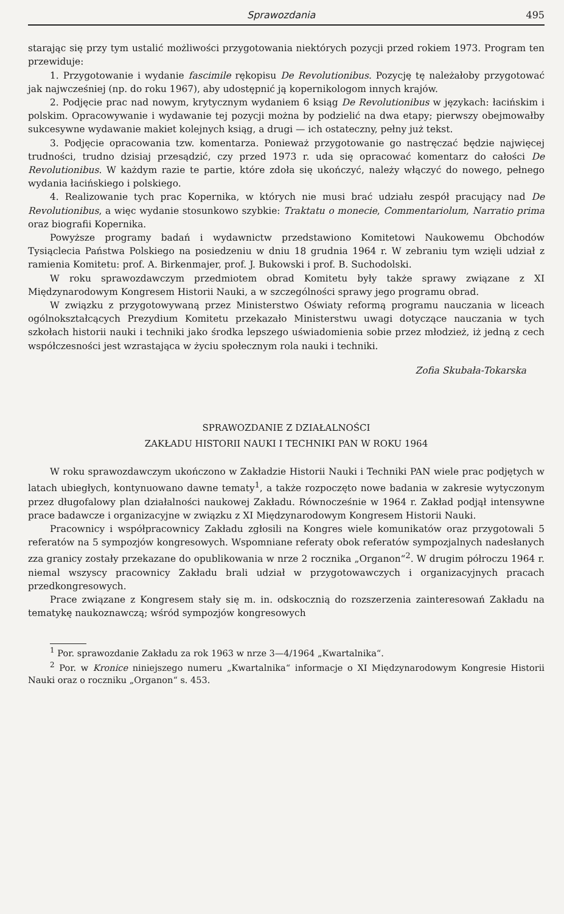Sprawozdania 495
starając się przy tym ustalić możliwości przygotowania niektórych pozycji przed rokiem 1973. Program ten przewiduje:
1. Przygotowanie i wydanie fascimile rękopisu De Revolutionibus. Pozycję tę należałoby przygotować jak najwcześniej (np. do roku 1967), aby udostępnić ją kopernikologom innych krajów.
2. Podjęcie prac nad nowym, krytycznym wydaniem 6 ksiąg De Revolutionibus w językach: łacińskim i polskim. Opracowywanie i wydawanie tej pozycji można by podzielić na dwa etapy; pierwszy obejmowałby sukcesywne wydawanie makiet kolejnych ksiąg, a drugi — ich ostateczny, pełny już tekst.
3. Podjęcie opracowania tzw. komentarza. Ponieważ przygotowanie go nastręczać będzie najwięcej trudności, trudno dzisiaj przesądzić, czy przed 1973 r. uda się opracować komentarz do całości De Revolutionibus. W każdym razie te partie, które zdoła się ukończyć, należy włączyć do nowego, pełnego wydania łacińskiego i polskiego.
4. Realizowanie tych prac Kopernika, w których nie musi brać udziału zespół pracujący nad De Revolutionibus, a więc wydanie stosunkowo szybkie: Traktatu o monecie, Commentariolum, Narratio prima oraz biografii Kopernika.
Powyższe programy badań i wydawnictw przedstawiono Komitetowi Naukowemu Obchodów Tysiąclecia Państwa Polskiego na posiedzeniu w dniu 18 grudnia 1964 r. W zebraniu tym wzięli udział z ramienia Komitetu: prof. A. Birkenmajer, prof. J. Bukowski i prof. B. Suchodolski.
W roku sprawozdawczym przedmiotem obrad Komitetu były także sprawy związane z XI Międzynarodowym Kongresem Historii Nauki, a w szczególności sprawy jego programu obrad.
W związku z przygotowywaną przez Ministerstwo Oświaty reformą programu nauczania w liceach ogólnokształcących Prezydium Komitetu przekazało Ministerstwu uwagi dotyczące nauczania w tych szkołach historii nauki i techniki jako środka lepszego uświadomienia sobie przez młodzież, iż jedną z cech współczesności jest wzrastająca w życiu społecznym rola nauki i techniki.
Zofia Skubała-Tokarska
SPRAWOZDANIE Z DZIAŁALNOŚCI
ZAKŁADU HISTORII NAUKI I TECHNIKI PAN W ROKU 1964
W roku sprawozdawczym ukończono w Zakładzie Historii Nauki i Techniki PAN wiele prac podjętych w latach ubiegłych, kontynuowano dawne tematy<sup>1</sup>, a także rozpoczęto nowe badania w zakresie wytyczonym przez długofalowy plan działalności naukowej Zakładu. Równocześnie w 1964 r. Zakład podjął intensywne prace badawcze i organizacyjne w związku z XI Międzynarodowym Kongresem Historii Nauki.
Pracownicy i współpracownicy Zakładu zgłosili na Kongres wiele komunikatów oraz przygotowali 5 referatów na 5 sympozjów kongresowych. Wspomniane referaty obok referatów sympozjalnych nadesłanych zza granicy zostały przekazane do opublikowania w nrze 2 rocznika „Organon“<sup>2</sup>. W drugim półroczu 1964 r. niemal wszyscy pracownicy Zakładu brali udział w przygotowawczych i organizacyjnych pracach przedkongresowych.
Prace związane z Kongresem stały się m. in. odskocznią do rozszerzenia zainteresowań Zakładu na tematykę naukoznawczą; wśród sympozjów kongresowych
<sup>1</sup> Por. sprawozdanie Zakładu za rok 1963 w nrze 3—4/1964 „Kwartalnika“.
<sup>2</sup> Por. w Kronice niniejszego numeru „Kwartalnika“ informacje o XI Międzynarodowym Kongresie Historii Nauki oraz o roczniku „Organon“ s. 453.